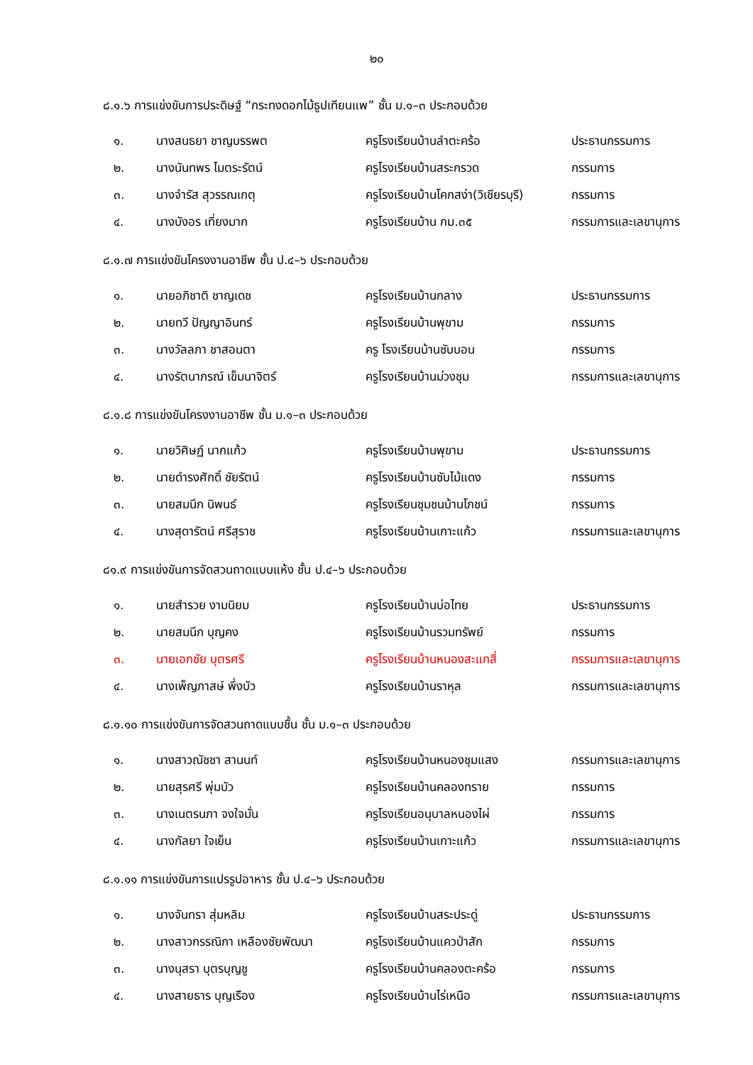๒๐
๘.๑.๖ การแข่งขันการประดิษฐ์ “กระทงดอกไม้ธูปเทียนแพ” ชั้น ม.๑–๓ ประกอบด้วย
| ๑. | นางสนธยา ชาญบรรพต | ครูโรงเรียนบ้านลำตะคร้อ | ประธานกรรมการ |
| ๒. | นางนันทพร ไมตระรัตน์ | ครูโรงเรียนบ้านสระกรวด | กรรมการ |
| ๓. | นางจำรัส สุวรรณเกตุ | ครูโรงเรียนบ้านโคกสง่า(วิเชียรบุรี) | กรรมการ |
| ๔. | นางบังอร เที่ยงมาก | ครูโรงเรียนบ้าน กม.๓๕ | กรรมการและเลขานุการ |
๘.๑.๗ การแข่งขันโครงงานอาชีพ ชั้น ป.๔–๖ ประกอบด้วย
| ๑. | นายอภิชาติ ชาญเดช | ครูโรงเรียนบ้านกลาง | ประธานกรรมการ |
| ๒. | นายทวี ปัญญาอินทร์ | ครูโรงเรียนบ้านพุขาม | กรรมการ |
| ๓. | นางวัลลภา ชาสอนตา | ครู โรงเรียนบ้านซับบอน | กรรมการ |
| ๔. | นางรัตนาภรณ์ เข็มนาจิตร์ | ครูโรงเรียนบ้านม่วงชุม | กรรมการและเลขานุการ |
๘.๑.๘ การแข่งขันโครงงานอาชีพ ชั้น ม.๑–๓ ประกอบด้วย
| ๑. | นายวิศิษฏ์ นากแก้ว | ครูโรงเรียนบ้านพุขาม | ประธานกรรมการ |
| ๒. | นายดำรงศักดิ์ ชัยรัตน์ | ครูโรงเรียนบ้านซับไม้แดง | กรรมการ |
| ๓. | นายสมนึก นิพนธ์ | ครูโรงเรียนชุมชนบ้านโภชน์ | กรรมการ |
| ๔. | นางสุดารัตน์ ศรีสุราช | ครูโรงเรียนบ้านเกาะแก้ว | กรรมการและเลขานุการ |
๘๑.๙ การแข่งขันการจัดสวนถาดแบบแห้ง ชั้น ป.๔–๖ ประกอบด้วย
| ๑. | นายสำรวย งามนิยม | ครูโรงเรียนบ้านบ่อไทย | ประธานกรรมการ |
| ๒. | นายสมนึก บุญคง | ครูโรงเรียนบ้านรวมทรัพย์ | กรรมการ |
| ๓. | นายเอกชัย บุตรศรี | ครูโรงเรียนบ้านหนองสะแกสี่ | กรรมการและเลขานุการ |
| ๔. | นางเพ็ญภาสษ์ พึ่งบัว | ครูโรงเรียนบ้านราหุล | กรรมการและเลขานุการ |
๘.๑.๑๐ การแข่งขันการจัดสวนถาดแบบชื้น ชั้น ม.๑–๓ ประกอบด้วย
| ๑. | นางสาวณัชชา สานนท์ | ครูโรงเรียนบ้านหนองชุมแสง | กรรมการและเลขานุการ |
| ๒. | นายสุรศรี พุ่มบัว | ครูโรงเรียนบ้านคลองทราย | กรรมการ |
| ๓. | นางเนตรนภา จงใจมั่น | ครูโรงเรียนอนุบาลหนองไผ่ | กรรมการ |
| ๔. | นางกัลยา ใจเย็น | ครูโรงเรียนบ้านเกาะแก้ว | กรรมการและเลขานุการ |
๘.๑.๑๑ การแข่งขันการแปรรูปอาหาร ชั้น ป.๔–๖ ประกอบด้วย
| ๑. | นางจันทรา สุ่มหลิม | ครูโรงเรียนบ้านสระประดู่ | ประธานกรรมการ |
| ๒. | นางสาวกรรณิกา เหลืองชัยพัฒนา | ครูโรงเรียนบ้านแควป่าสัก | กรรมการ |
| ๓. | นางนุสรา บุตรบุญชู | ครูโรงเรียนบ้านคลองตะคร้อ | กรรมการ |
| ๔. | นางสายธาร บุญเรือง | ครูโรงเรียนบ้านไร่เหนือ | กรรมการและเลขานุการ |